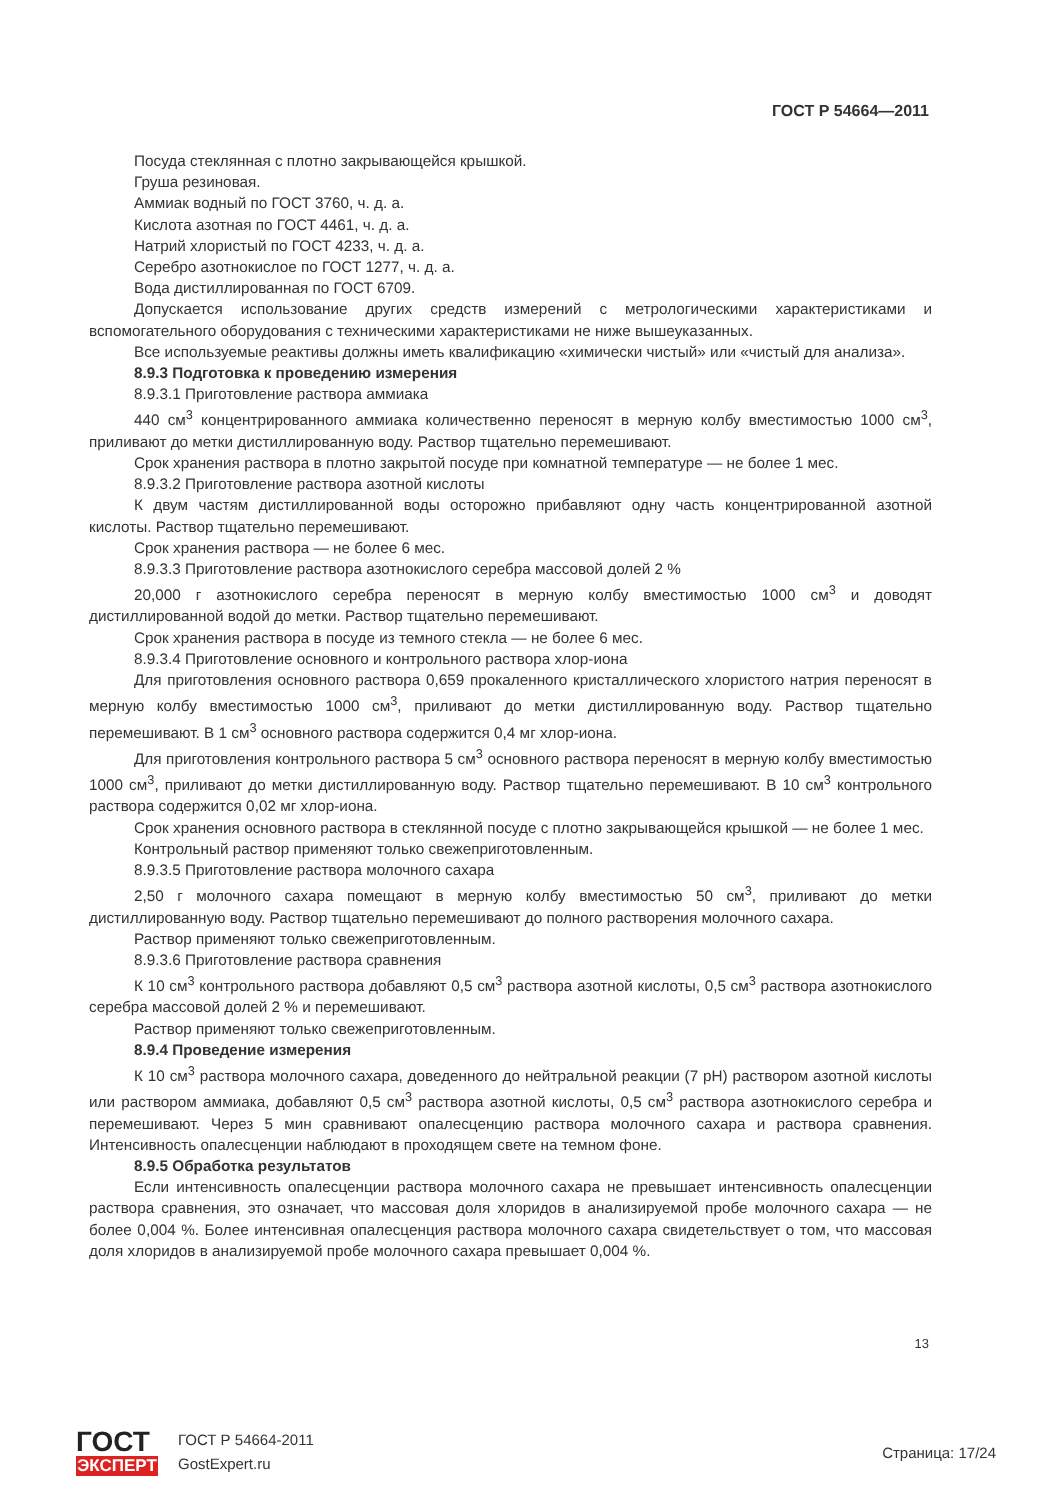ГОСТ Р 54664—2011
Посуда стеклянная с плотно закрывающейся крышкой.
Груша резиновая.
Аммиак водный по ГОСТ 3760, ч. д. а.
Кислота азотная по ГОСТ 4461, ч. д. а.
Натрий хлористый по ГОСТ 4233, ч. д. а.
Серебро азотнокислое по ГОСТ 1277, ч. д. а.
Вода дистиллированная по ГОСТ 6709.
Допускается использование других средств измерений с метрологическими характеристиками и вспомогательного оборудования с техническими характеристиками не ниже вышеуказанных.
Все используемые реактивы должны иметь квалификацию «химически чистый» или «чистый для анализа».
8.9.3 Подготовка к проведению измерения
8.9.3.1 Приготовление раствора аммиака
440 см<sup>3</sup> концентрированного аммиака количественно переносят в мерную колбу вместимостью 1000 см<sup>3</sup>, приливают до метки дистиллированную воду. Раствор тщательно перемешивают.
Срок хранения раствора в плотно закрытой посуде при комнатной температуре — не более 1 мес.
8.9.3.2 Приготовление раствора азотной кислоты
К двум частям дистиллированной воды осторожно прибавляют одну часть концентрированной азотной кислоты. Раствор тщательно перемешивают.
Срок хранения раствора — не более 6 мес.
8.9.3.3 Приготовление раствора азотнокислого серебра массовой долей 2 %
20,000 г азотнокислого серебра переносят в мерную колбу вместимостью 1000 см<sup>3</sup> и доводят дистиллированной водой до метки. Раствор тщательно перемешивают.
Срок хранения раствора в посуде из темного стекла — не более 6 мес.
8.9.3.4 Приготовление основного и контрольного раствора хлор-иона
Для приготовления основного раствора 0,659 прокаленного кристаллического хлористого натрия переносят в мерную колбу вместимостью 1000 см<sup>3</sup>, приливают до метки дистиллированную воду. Раствор тщательно перемешивают. В 1 см<sup>3</sup> основного раствора содержится 0,4 мг хлор-иона.
Для приготовления контрольного раствора 5 см<sup>3</sup> основного раствора переносят в мерную колбу вместимостью 1000 см<sup>3</sup>, приливают до метки дистиллированную воду. Раствор тщательно перемешивают. В 10 см<sup>3</sup> контрольного раствора содержится 0,02 мг хлор-иона.
Срок хранения основного раствора в стеклянной посуде с плотно закрывающейся крышкой — не более 1 мес.
Контрольный раствор применяют только свежеприготовленным.
8.9.3.5 Приготовление раствора молочного сахара
2,50 г молочного сахара помещают в мерную колбу вместимостью 50 см<sup>3</sup>, приливают до метки дистиллированную воду. Раствор тщательно перемешивают до полного растворения молочного сахара.
Раствор применяют только свежеприготовленным.
8.9.3.6 Приготовление раствора сравнения
К 10 см<sup>3</sup> контрольного раствора добавляют 0,5 см<sup>3</sup> раствора азотной кислоты, 0,5 см<sup>3</sup> раствора азотнокислого серебра массовой долей 2 % и перемешивают.
Раствор применяют только свежеприготовленным.
8.9.4 Проведение измерения
К 10 см<sup>3</sup> раствора молочного сахара, доведенного до нейтральной реакции (7 pH) раствором азотной кислоты или раствором аммиака, добавляют 0,5 см<sup>3</sup> раствора азотной кислоты, 0,5 см<sup>3</sup> раствора азотнокислого серебра и перемешивают. Через 5 мин сравнивают опалесценцию раствора молочного сахара и раствора сравнения. Интенсивность опалесценции наблюдают в проходящем свете на темном фоне.
8.9.5 Обработка результатов
Если интенсивность опалесценции раствора молочного сахара не превышает интенсивность опалесценции раствора сравнения, это означает, что массовая доля хлоридов в анализируемой пробе молочного сахара — не более 0,004 %. Более интенсивная опалесценция раствора молочного сахара свидетельствует о том, что массовая доля хлоридов в анализируемой пробе молочного сахара превышает 0,004 %.
13
ГОСТ
ЭКСПЕРТ
ГОСТ Р 54664-2011
GostExpert.ru
Страница: 17/24